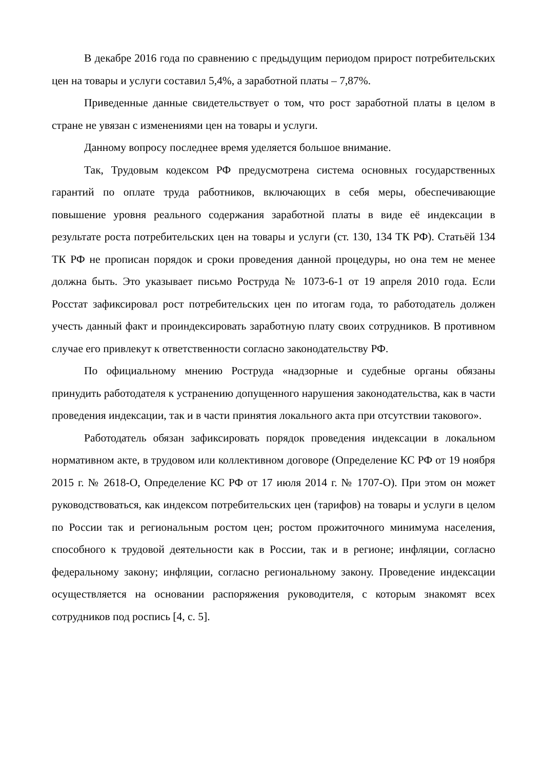В декабре 2016 года по сравнению с предыдущим периодом прирост потребительских цен на товары и услуги составил 5,4%, а заработной платы – 7,87%.
Приведенные данные свидетельствует о том, что рост заработной платы в целом в стране не увязан с изменениями цен на товары и услуги.
Данному вопросу последнее время уделяется большое внимание.
Так, Трудовым кодексом РФ предусмотрена система основных государственных гарантий по оплате труда работников, включающих в себя меры, обеспечивающие повышение уровня реального содержания заработной платы в виде её индексации в результате роста потребительских цен на товары и услуги (ст. 130, 134 ТК РФ). Статьёй 134 ТК РФ не прописан порядок и сроки проведения данной процедуры, но она тем не менее должна быть. Это указывает письмо Роструда № 1073-6-1 от 19 апреля 2010 года. Если Росстат зафиксировал рост потребительских цен по итогам года, то работодатель должен учесть данный факт и проиндексировать заработную плату своих сотрудников. В противном случае его привлекут к ответственности согласно законодательству РФ.
По официальному мнению Роструда «надзорные и судебные органы обязаны принудить работодателя к устранению допущенного нарушения законодательства, как в части проведения индексации, так и в части принятия локального акта при отсутствии такового».
Работодатель обязан зафиксировать порядок проведения индексации в локальном нормативном акте, в трудовом или коллективном договоре (Определение КС РФ от 19 ноября 2015 г. № 2618-О, Определение КС РФ от 17 июля 2014 г. № 1707-О). При этом он может руководствоваться, как индексом потребительских цен (тарифов) на товары и услуги в целом по России так и региональным ростом цен; ростом прожиточного минимума населения, способного к трудовой деятельности как в России, так и в регионе; инфляции, согласно федеральному закону; инфляции, согласно региональному закону. Проведение индексации осуществляется на основании распоряжения руководителя, с которым знакомят всех сотрудников под роспись [4, с. 5].